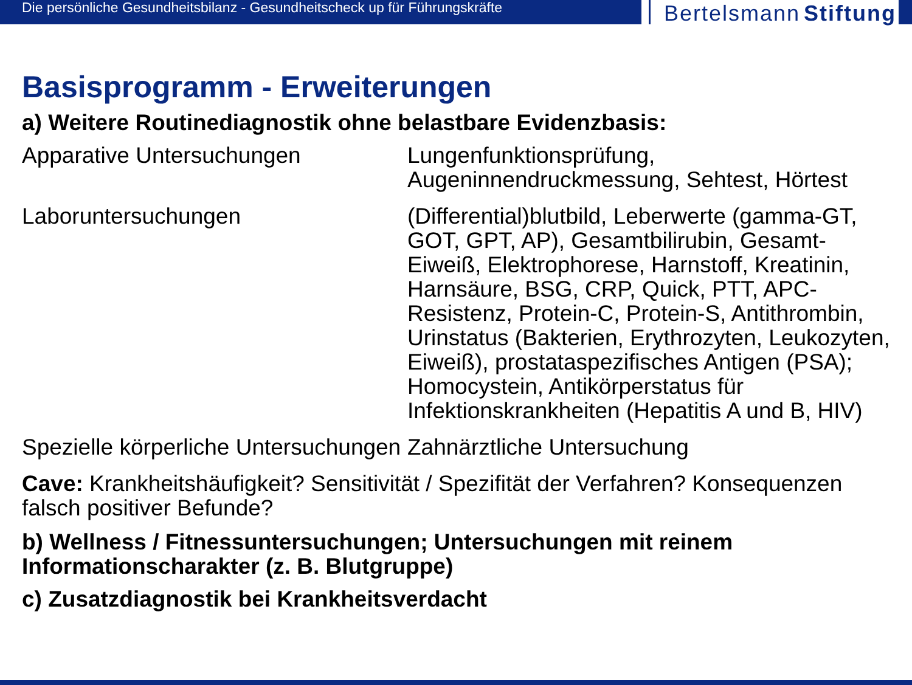Die persönliche Gesundheitsbilanz - Gesundheitscheck up für Führungskräfte
Bertelsmann Stiftung
Basisprogramm - Erweiterungen
a) Weitere Routinediagnostik ohne belastbare Evidenzbasis:
| Apparative Untersuchungen | Lungenfunktionsprüfung, Augeninnendruckmessung, Sehtest, Hörtest |
| Laboruntersuchungen | (Differential)blutbild, Leberwerte (gamma-GT, GOT, GPT, AP), Gesamtbilirubin, Gesamt-Eiweiß, Elektrophorese, Harnstoff, Kreatinin, Harnsäure, BSG, CRP, Quick, PTT, APC-Resistenz, Protein-C, Protein-S, Antithrombin, Urinstatus (Bakterien, Erythrozyten, Leukozyten, Eiweiß), prostataspezifisches Antigen (PSA); Homocystein, Antikörperstatus für Infektionskrankheiten (Hepatitis A und B, HIV) |
| Spezielle körperliche Untersuchungen | Zahnärztliche Untersuchung |
Cave: Krankheitshäufigkeit? Sensitivität / Spezifität der Verfahren? Konsequenzen falsch positiver Befunde?
b) Wellness / Fitnessuntersuchungen; Untersuchungen mit reinem Informationscharakter (z. B. Blutgruppe)
c) Zusatzdiagnostik bei Krankheitsverdacht